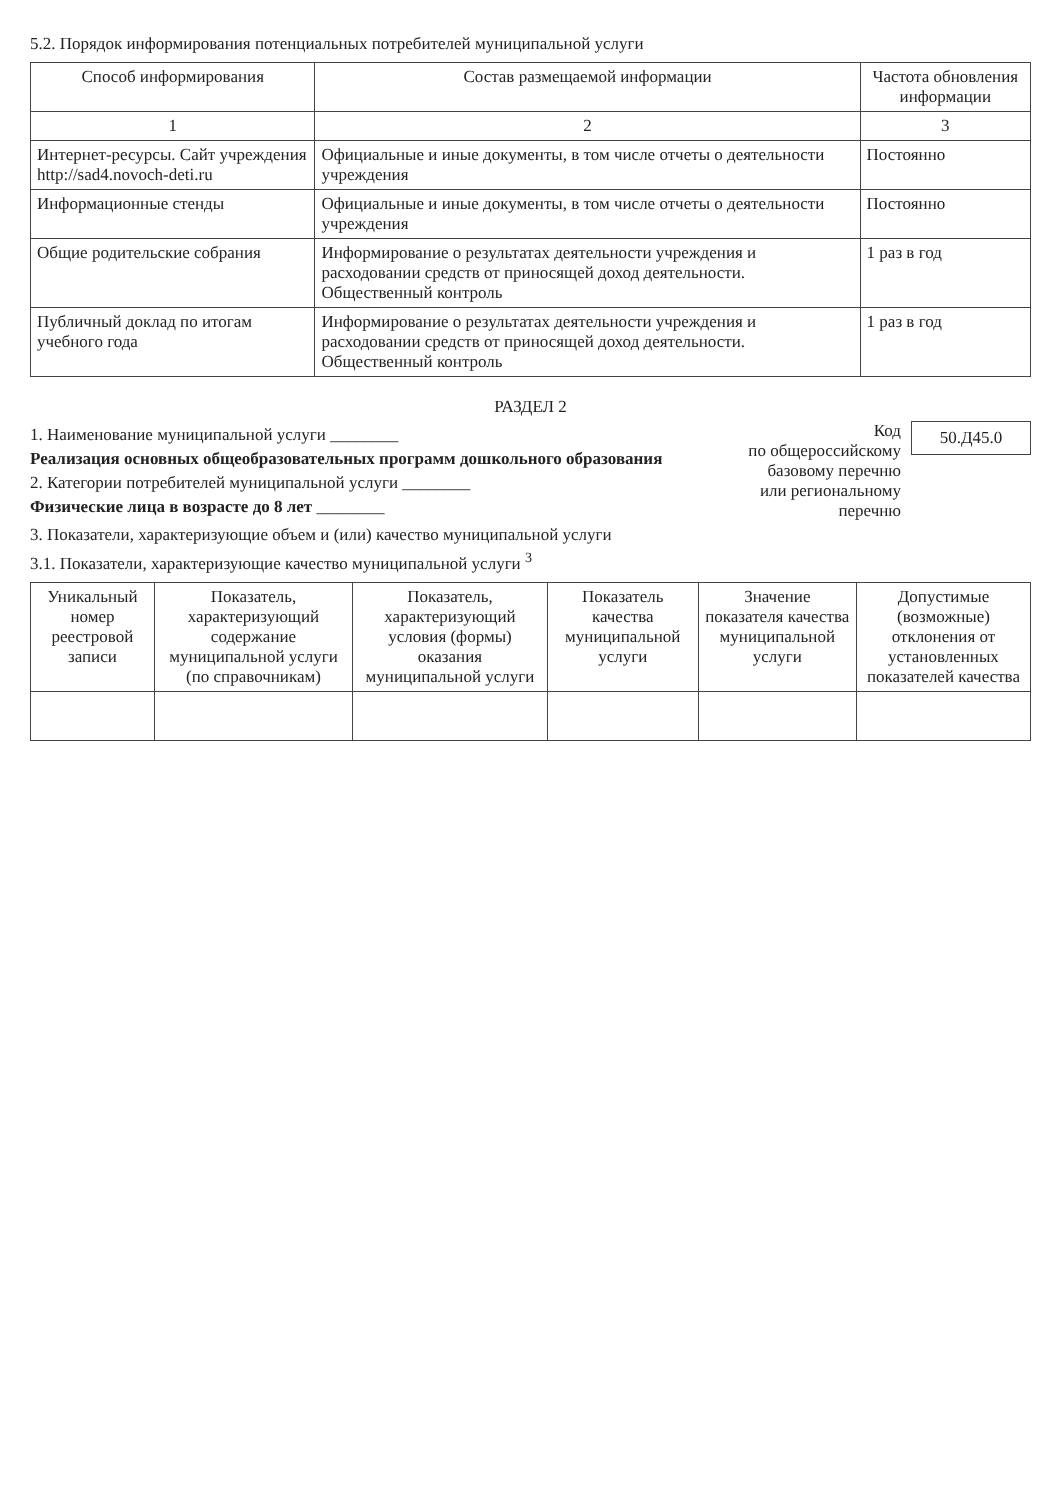5.2. Порядок информирования потенциальных потребителей муниципальной услуги
| Способ информирования | Состав размещаемой информации | Частота обновления информации |
| --- | --- | --- |
| 1 | 2 | 3 |
| Интернет-ресурсы. Сайт учреждения http://sad4.novoch-deti.ru | Официальные и иные документы, в том числе отчеты о деятельности учреждения | Постоянно |
| Информационные стенды | Официальные и иные документы, в том числе отчеты о деятельности учреждения | Постоянно |
| Общие родительские собрания | Информирование о результатах деятельности учреждения и расходовании средств от приносящей доход деятельности. Общественный контроль | 1 раз в год |
| Публичный доклад по итогам учебного года | Информирование о результатах деятельности учреждения и расходовании средств от приносящей доход деятельности. Общественный контроль | 1 раз в год |
РАЗДЕЛ 2
1. Наименование муниципальной услуги ________
Реализация основных общеобразовательных программ дошкольного образования
2. Категории потребителей муниципальной услуги ________
Физические лица в возрасте до 8 лет ________
Код
по общероссийскому
базовому перечню
или региональному
перечню
50.Д45.0
3. Показатели, характеризующие объем и (или) качество муниципальной услуги
3.1. Показатели, характеризующие качество муниципальной услуги <sup>3</sup>
| Уникальный номер реестровой записи | Показатель, характеризующий содержание муниципальной услуги (по справочникам) | Показатель, характеризующий условия (формы) оказания муниципальной услуги | Показатель качества муниципальной услуги | Значение показателя качества муниципальной услуги | Допустимые (возможные) отклонения от установленных показателей качества |
| --- | --- | --- | --- | --- | --- |